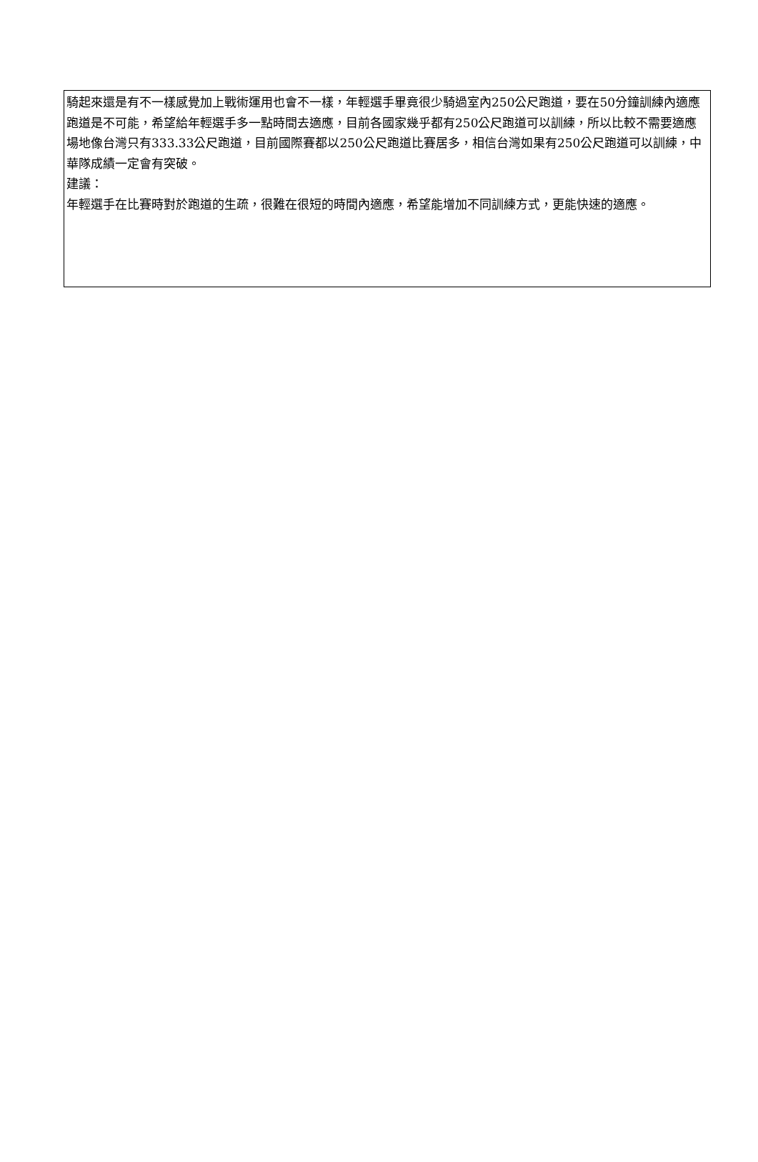騎起來還是有不一樣感覺加上戰術運用也會不一樣，年輕選手畢竟很少騎過室內250公尺跑道，要在50分鐘訓練內適應跑道是不可能，希望給年輕選手多一點時間去適應，目前各國家幾乎都有250公尺跑道可以訓練，所以比較不需要適應場地像台灣只有333.33公尺跑道，目前國際賽都以250公尺跑道比賽居多，相信台灣如果有250公尺跑道可以訓練，中華隊成績一定會有突破。
建議：
年輕選手在比賽時對於跑道的生疏，很難在很短的時間內適應，希望能增加不同訓練方式，更能快速的適應。